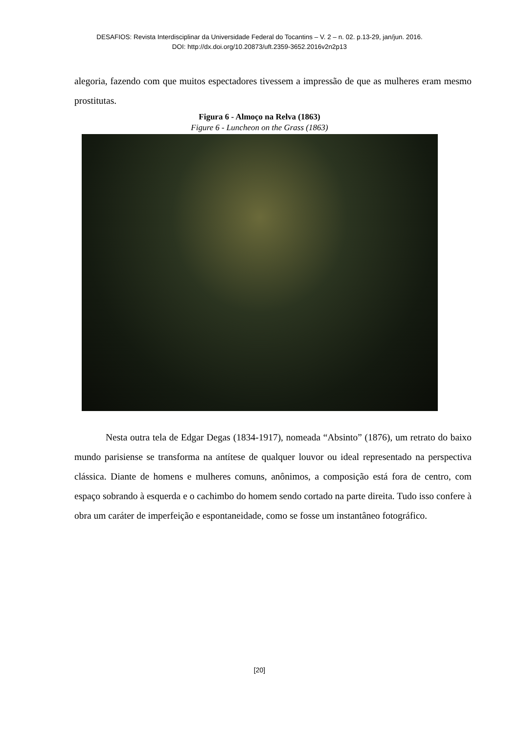DESAFIOS: Revista Interdisciplinar da Universidade Federal do Tocantins – V. 2 – n. 02. p.13-29, jan/jun. 2016.
DOI: http://dx.doi.org/10.20873/uft.2359-3652.2016v2n2p13
alegoria, fazendo com que muitos espectadores tivessem a impressão de que as mulheres eram mesmo prostitutas.
Figura 6 - Almoço na Relva (1863)
Figure 6 - Luncheon on the Grass (1863)
Nesta outra tela de Edgar Degas (1834-1917), nomeada “Absinto” (1876), um retrato do baixo mundo parisiense se transforma na antítese de qualquer louvor ou ideal representado na perspectiva clássica. Diante de homens e mulheres comuns, anônimos, a composição está fora de centro, com espaço sobrando à esquerda e o cachimbo do homem sendo cortado na parte direita. Tudo isso confere à obra um caráter de imperfeição e espontaneidade, como se fosse um instantâneo fotográfico.
[20]